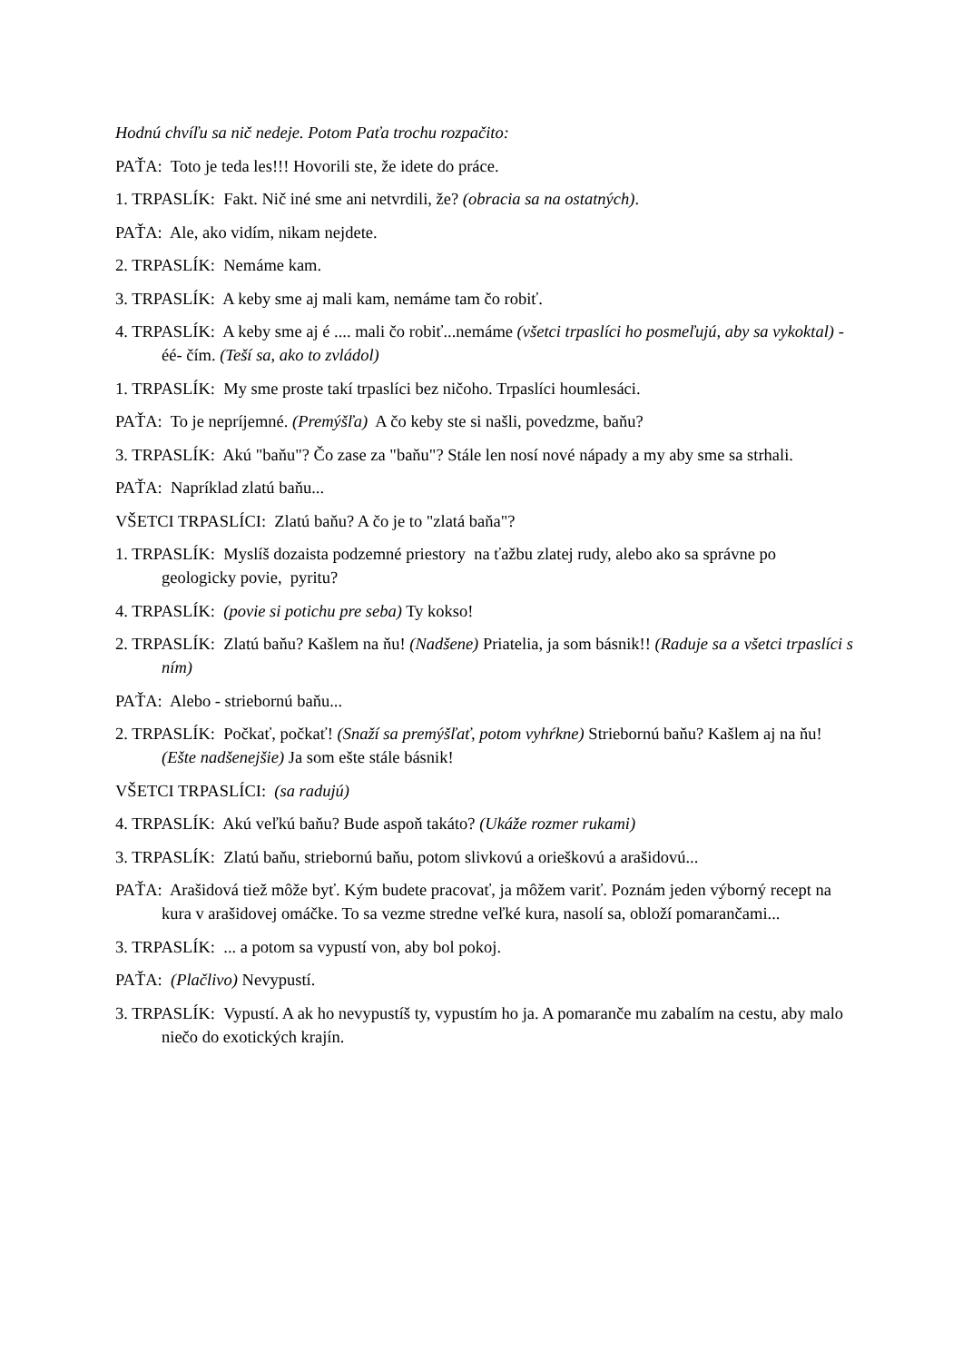Hodnú chvíľu sa nič nedeje. Potom Paťa trochu rozpačito:
PAŤA: Toto je teda les!!! Hovorili ste, že idete do práce.
1. TRPASLÍK: Fakt. Nič iné sme ani netvrdili, že? (obracia sa na ostatných).
PAŤA: Ale, ako vidím, nikam nejdete.
2. TRPASLÍK: Nemáme kam.
3. TRPASLÍK: A keby sme aj mali kam, nemáme tam čo robiť.
4. TRPASLÍK: A keby sme aj é .... mali čo robiť...nemáme (všetci trpaslíci ho posmeľujú, aby sa vykoktal) - éé- čím. (Teší sa, ako to zvládol)
1. TRPASLÍK: My sme proste takí trpaslíci bez ničoho. Trpaslíci houmlesáci.
PAŤA: To je nepríjemné. (Premýšľa) A čo keby ste si našli, povedzme, baňu?
3. TRPASLÍK: Akú "baňu"? Čo zase za "baňu"? Stále len nosí nové nápady a my aby sme sa strhali.
PAŤA: Napríklad zlatú baňu...
VŠETCI TRPASLÍCI: Zlatú baňu? A čo je to "zlatá baňa"?
1. TRPASLÍK: Myslíš dozaista podzemné priestory na ťažbu zlatej rudy, alebo ako sa správne po geologicky povie, pyritu?
4. TRPASLÍK: (povie si potichu pre seba) Ty kokso!
2. TRPASLÍK: Zlatú baňu? Kašlem na ňu! (Nadšene) Priatelia, ja som básnik!! (Raduje sa a všetci trpaslíci s ním)
PAŤA: Alebo - striebornú baňu...
2. TRPASLÍK: Počkať, počkať! (Snaží sa premýšľať, potom vyhŕkne) Striebornú baňu? Kašlem aj na ňu! (Ešte nadšenejšie) Ja som ešte stále básnik!
VŠETCI TRPASLÍCI: (sa radujú)
4. TRPASLÍK: Akú veľkú baňu? Bude aspoň takáto? (Ukáže rozmer rukami)
3. TRPASLÍK: Zlatú baňu, striebornú baňu, potom slivkovú a orieškovú a arašidovú...
PAŤA: Arašidová tiež môže byť. Kým budete pracovať, ja môžem variť. Poznám jeden výborný recept na kura v arašidovej omáčke. To sa vezme stredne veľké kura, nasolí sa, obloží pomarančami...
3. TRPASLÍK: ... a potom sa vypustí von, aby bol pokoj.
PAŤA: (Plačlivo) Nevypustí.
3. TRPASLÍK: Vypustí. A ak ho nevypustíš ty, vypustím ho ja. A pomaranče mu zabalím na cestu, aby malo niečo do exotických krajín.